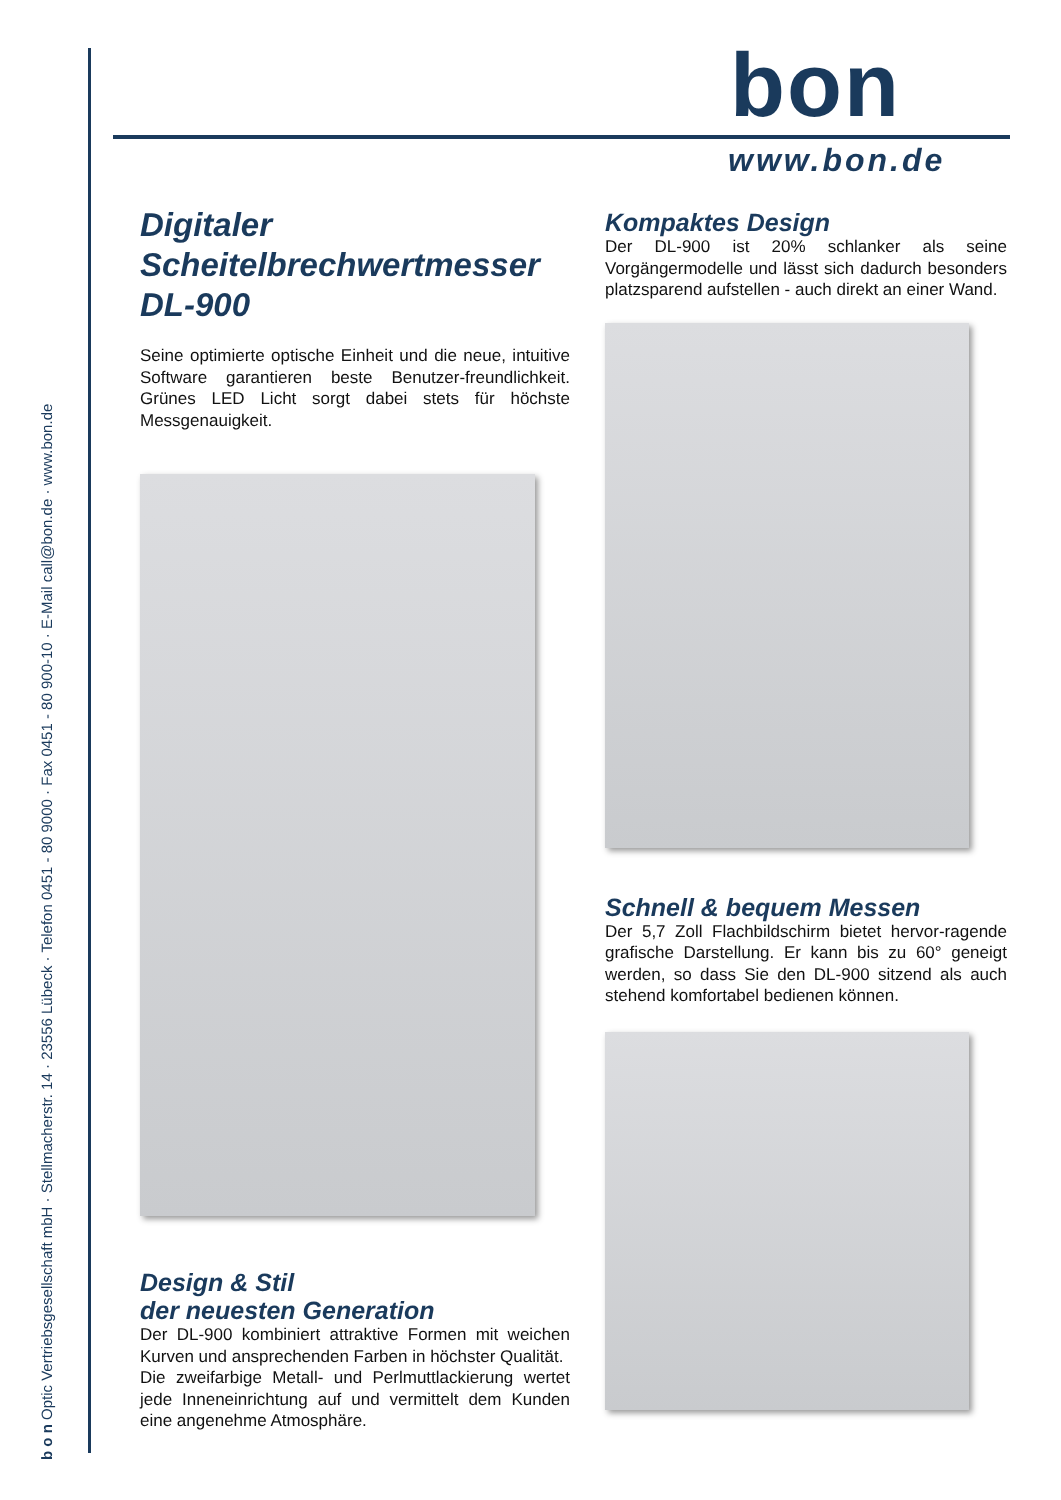b o n Optic Vertriebsgesellschaft mbH · Stellmacherstr. 14 · 23556 Lübeck · Telefon 0451 - 80 9000 · Fax 0451 - 80 900-10 · E-Mail call@bon.de · www.bon.de
bon
www.bon.de
Digitaler
Scheitelbrechwertmesser
DL-900
Seine optimierte optische Einheit und die neue, intuitive Software garantieren beste Benutzer-freundlichkeit. Grünes LED Licht sorgt dabei stets für höchste Messgenauigkeit.
Design & Stil
der neuesten Generation
Der DL-900 kombiniert attraktive Formen mit weichen Kurven und ansprechenden Farben in höchster Qualität.
Die zweifarbige Metall- und Perlmuttlackierung wertet jede Inneneinrichtung auf und vermittelt dem Kunden eine angenehme Atmosphäre.
Kompaktes Design
Der DL-900 ist 20% schlanker als seine Vorgängermodelle und lässt sich dadurch besonders platzsparend aufstellen - auch direkt an einer Wand.
Schnell & bequem Messen
Der 5,7 Zoll Flachbildschirm bietet hervor-ragende grafische Darstellung. Er kann bis zu 60° geneigt werden, so dass Sie den DL-900 sitzend als auch stehend komfortabel bedienen können.